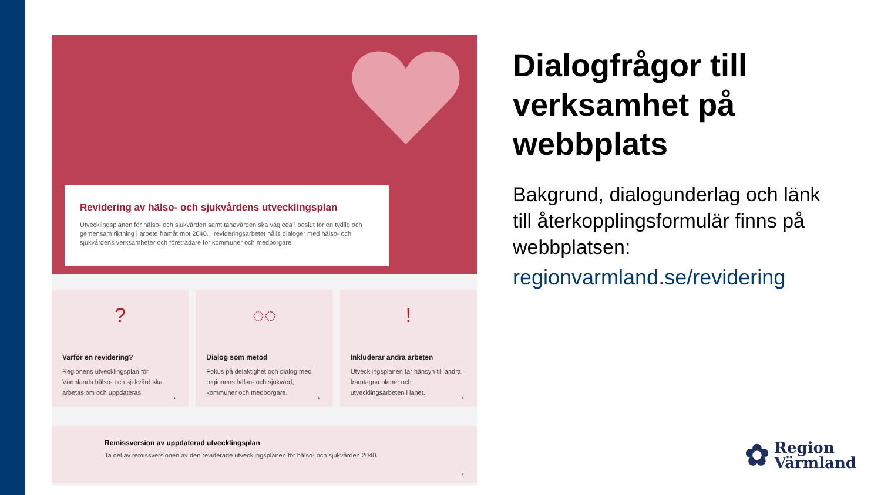Revidering av hälso- och sjukvårdens utvecklingsplan
Utvecklingsplanen för hälso- och sjukvården samt tandvården ska vägleda i beslut för en tydlig och gemensam riktning i arbete framåt mot 2040. I revideringsarbetet hålls dialoger med hälso- och sjukvårdens verksamheter och företrädare för kommuner och medborgare.
?
Varför en revidering?
Regionens utvecklingsplan för Värmlands hälso- och sjukvård ska arbetas om och uppdateras.
→
◌◌
Dialog som metod
Fokus på delaktighet och dialog med regionens hälso- och sjukvård, kommuner och medborgare.
→
!
Inkluderar andra arbeten
Utvecklingsplanen tar hänsyn till andra framtagna planer och utvecklingsarbeten i länet.
→
Remissversion av uppdaterad utvecklingsplan
Ta del av remissversionen av den reviderade utvecklingsplanen för hälso- och sjukvården 2040.
→
Dialogfrågor till verksamhet på webbplats
Bakgrund, dialogunderlag och länk till återkopplingsformulär finns på webbplatsen:
regionvarmland.se/revidering
✿
Region
Värmland